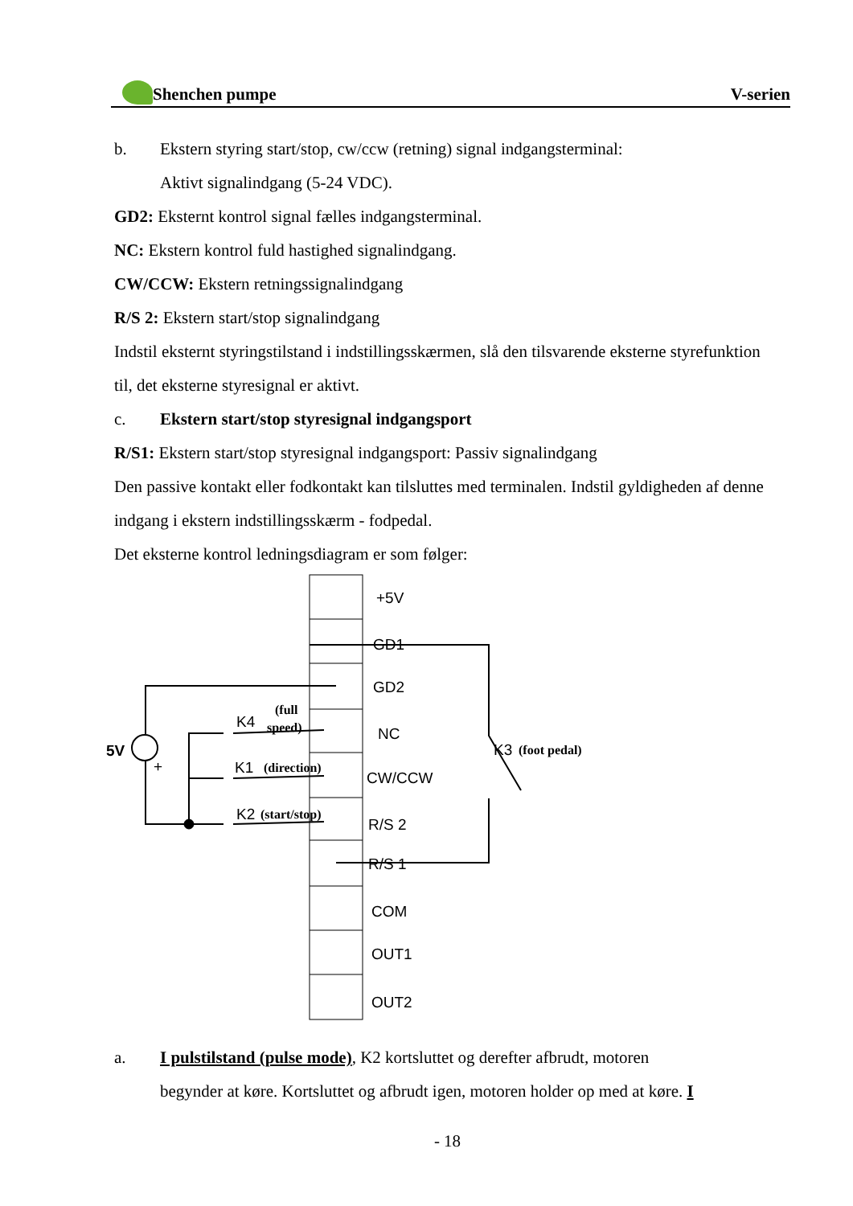Shenchen pumpe V-serien
b. Ekstern styring start/stop, cw/ccw (retning) signal indgangsterminal:
Aktivt signalindgang (5-24 VDC).
GD2: Eksternt kontrol signal fælles indgangsterminal.
NC: Ekstern kontrol fuld hastighed signalindgang.
CW/CCW: Ekstern retningssignalindgang
R/S 2: Ekstern start/stop signalindgang
Indstil eksternt styringstilstand i indstillingsskærmen, slå den tilsvarende eksterne styrefunktion til, det eksterne styresignal er aktivt.
c. Ekstern start/stop styresignal indgangsport
R/S1: Ekstern start/stop styresignal indgangsport: Passiv signalindgang
Den passive kontakt eller fodkontakt kan tilsluttes med terminalen. Indstil gyldigheden af denne indgang i ekstern indstillingsskærm - fodpedal.
Det eksterne kontrol ledningsdiagram er som følger:
+5V
GD1
GD2
NC
CW/CCW
R/S 2
R/S 1
COM
OUT1
OUT2
5V
+
K4
(full
speed)
K1
(direction)
K2
(start/stop)
K3
(foot pedal)
a. I pulstilstand (pulse mode), K2 kortsluttet og derefter afbrudt, motoren
begynder at køre. Kortsluttet og afbrudt igen, motoren holder op med at køre. I
- 18